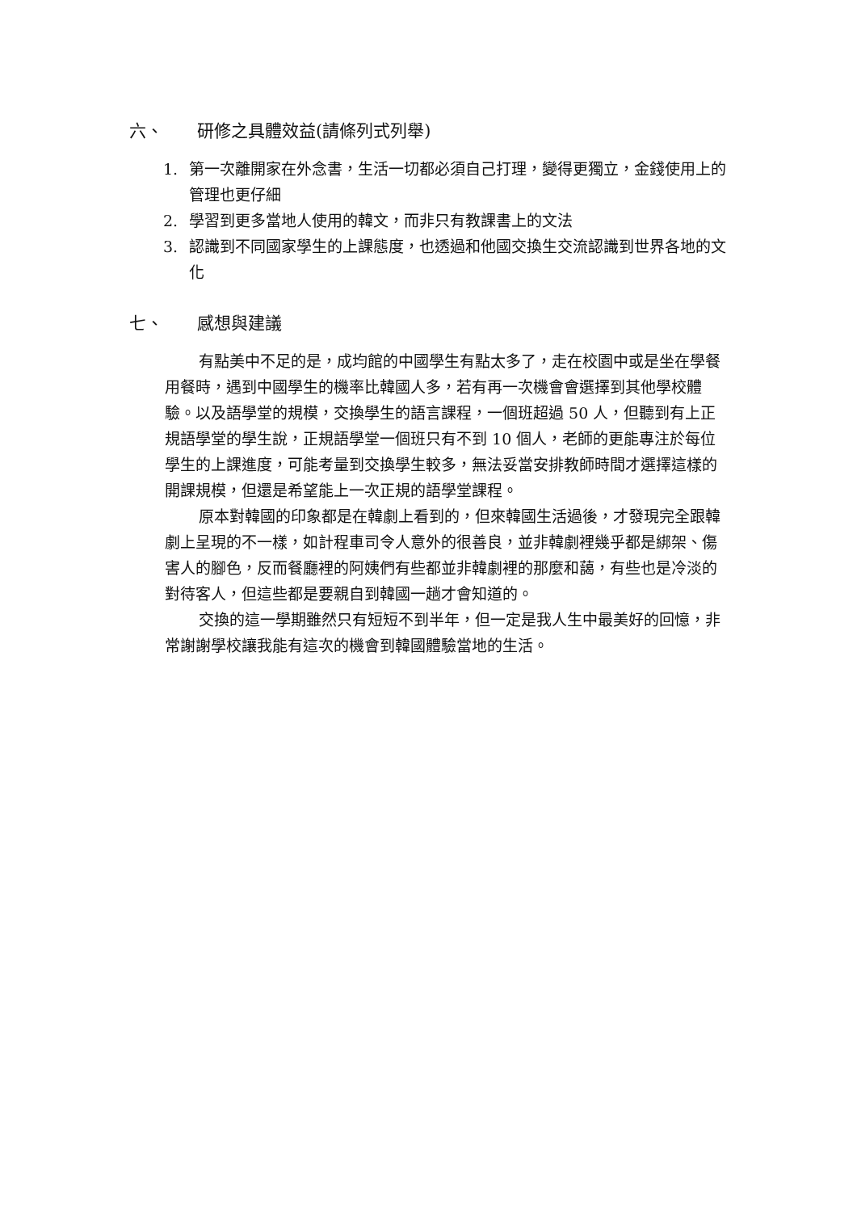六、 研修之具體效益(請條列式列舉)
1. 第一次離開家在外念書，生活一切都必須自己打理，變得更獨立，金錢使用上的管理也更仔細
2. 學習到更多當地人使用的韓文，而非只有教課書上的文法
3. 認識到不同國家學生的上課態度，也透過和他國交換生交流認識到世界各地的文化
七、 感想與建議
有點美中不足的是，成均館的中國學生有點太多了，走在校園中或是坐在學餐用餐時，遇到中國學生的機率比韓國人多，若有再一次機會會選擇到其他學校體驗。以及語學堂的規模，交換學生的語言課程，一個班超過 50 人，但聽到有上正規語學堂的學生說，正規語學堂一個班只有不到 10 個人，老師的更能專注於每位學生的上課進度，可能考量到交換學生較多，無法妥當安排教師時間才選擇這樣的開課規模，但還是希望能上一次正規的語學堂課程。
原本對韓國的印象都是在韓劇上看到的，但來韓國生活過後，才發現完全跟韓劇上呈現的不一樣，如計程車司令人意外的很善良，並非韓劇裡幾乎都是綁架、傷害人的腳色，反而餐廳裡的阿姨們有些都並非韓劇裡的那麼和藹，有些也是冷淡的對待客人，但這些都是要親自到韓國一趟才會知道的。
交換的這一學期雖然只有短短不到半年，但一定是我人生中最美好的回憶，非常謝謝學校讓我能有這次的機會到韓國體驗當地的生活。